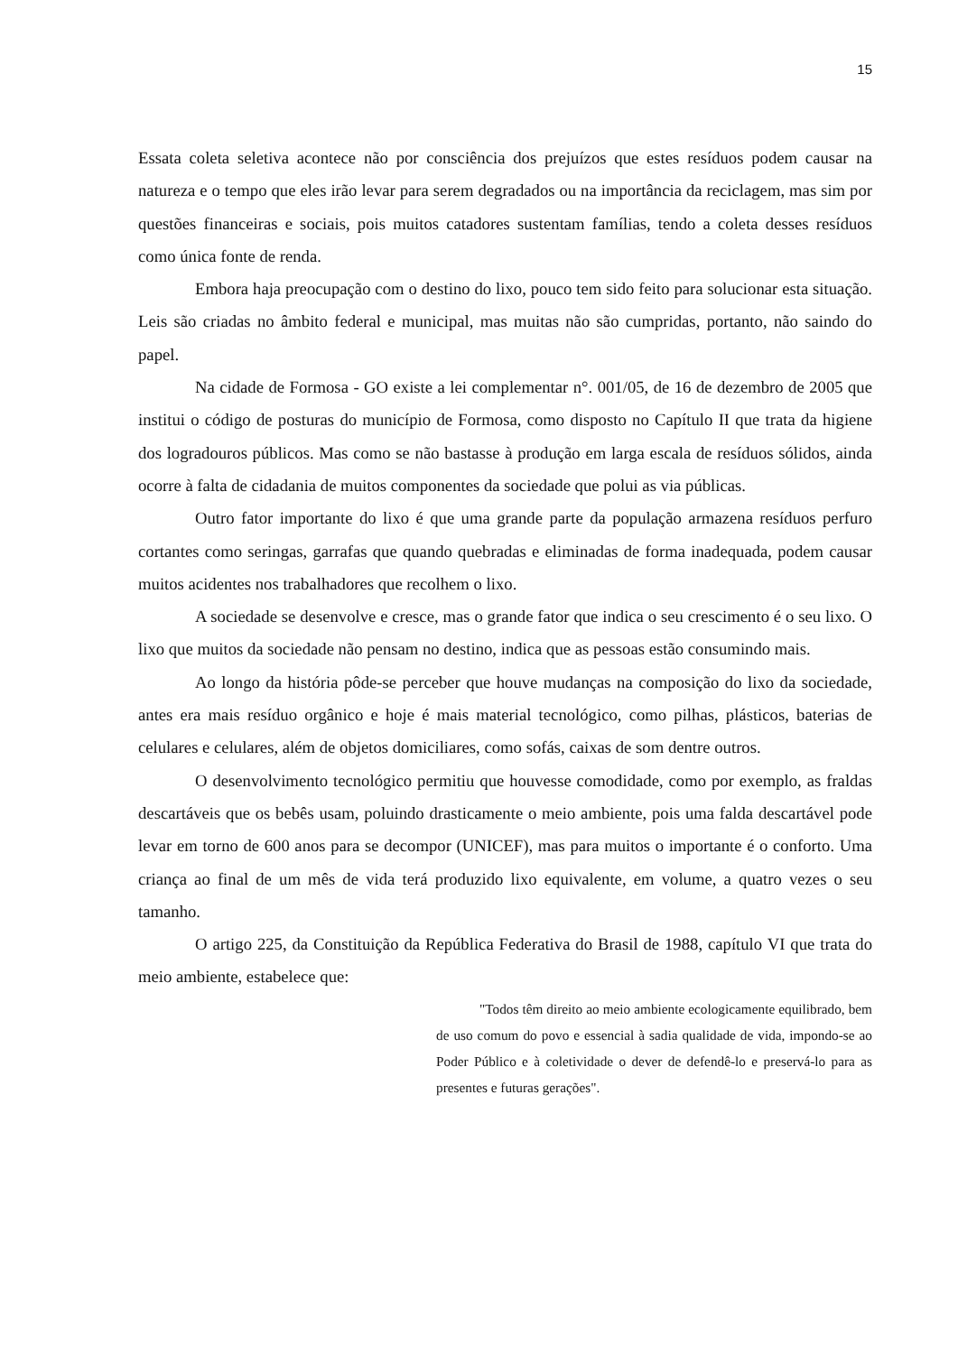15
Essata coleta seletiva acontece não por consciência dos prejuízos que estes resíduos podem causar na natureza e o tempo que eles irão levar para serem degradados ou na importância da reciclagem, mas sim por questões financeiras e sociais, pois muitos catadores sustentam famílias, tendo a coleta desses resíduos como única fonte de renda.
Embora haja preocupação com o destino do lixo, pouco tem sido feito para solucionar esta situação. Leis são criadas no âmbito federal e municipal, mas muitas não são cumpridas, portanto, não saindo do papel.
Na cidade de Formosa - GO existe a lei complementar n°. 001/05, de 16 de dezembro de 2005 que institui o código de posturas do município de Formosa, como disposto no Capítulo II que trata da higiene dos logradouros públicos. Mas como se não bastasse à produção em larga escala de resíduos sólidos, ainda ocorre à falta de cidadania de muitos componentes da sociedade que polui as via públicas.
Outro fator importante do lixo é que uma grande parte da população armazena resíduos perfuro cortantes como seringas, garrafas que quando quebradas e eliminadas de forma inadequada, podem causar muitos acidentes nos trabalhadores que recolhem o lixo.
A sociedade se desenvolve e cresce, mas o grande fator que indica o seu crescimento é o seu lixo. O lixo que muitos da sociedade não pensam no destino, indica que as pessoas estão consumindo mais.
Ao longo da história pôde-se perceber que houve mudanças na composição do lixo da sociedade, antes era mais resíduo orgânico e hoje é mais material tecnológico, como pilhas, plásticos, baterias de celulares e celulares, além de objetos domiciliares, como sofás, caixas de som dentre outros.
O desenvolvimento tecnológico permitiu que houvesse comodidade, como por exemplo, as fraldas descartáveis que os bebês usam, poluindo drasticamente o meio ambiente, pois uma falda descartável pode levar em torno de 600 anos para se decompor (UNICEF), mas para muitos o importante é o conforto. Uma criança ao final de um mês de vida terá produzido lixo equivalente, em volume, a quatro vezes o seu tamanho.
O artigo 225, da Constituição da República Federativa do Brasil de 1988, capítulo VI que trata do meio ambiente, estabelece que:
"Todos têm direito ao meio ambiente ecologicamente equilibrado, bem de uso comum do povo e essencial à sadia qualidade de vida, impondo-se ao Poder Público e à coletividade o dever de defendê-lo e preservá-lo para as presentes e futuras gerações".